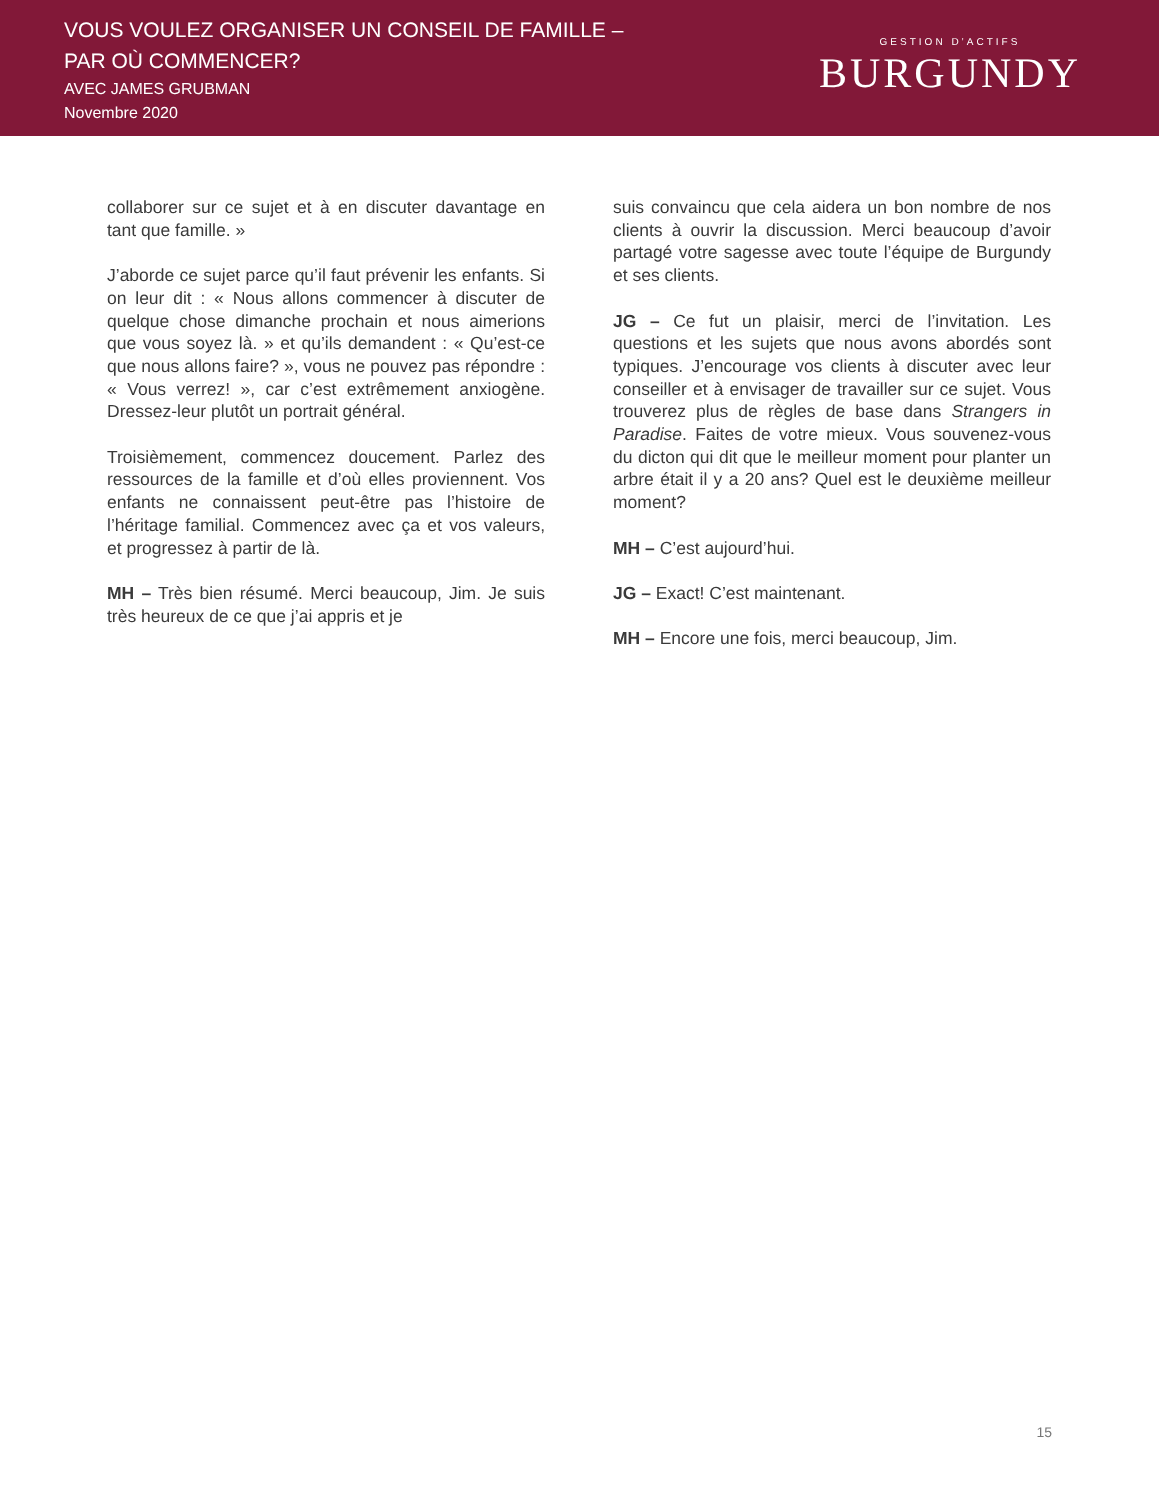VOUS VOULEZ ORGANISER UN CONSEIL DE FAMILLE –
PAR OÙ COMMENCER?
AVEC JAMES GRUBMAN
Novembre 2020
GESTION D’ACTIFS
BURGUNDY
collaborer sur ce sujet et à en discuter davantage en tant que famille. »
J’aborde ce sujet parce qu’il faut prévenir les enfants. Si on leur dit : « Nous allons commencer à discuter de quelque chose dimanche prochain et nous aimerions que vous soyez là. » et qu’ils demandent : « Qu’est-ce que nous allons faire? », vous ne pouvez pas répondre : « Vous verrez! », car c’est extrêmement anxiogène. Dressez-leur plutôt un portrait général.
Troisièmement, commencez doucement. Parlez des ressources de la famille et d’où elles proviennent. Vos enfants ne connaissent peut-être pas l’histoire de l’héritage familial. Commencez avec ça et vos valeurs, et progressez à partir de là.
MH – Très bien résumé. Merci beaucoup, Jim. Je suis très heureux de ce que j’ai appris et je
suis convaincu que cela aidera un bon nombre de nos clients à ouvrir la discussion. Merci beaucoup d’avoir partagé votre sagesse avec toute l’équipe de Burgundy et ses clients.
JG – Ce fut un plaisir, merci de l’invitation. Les questions et les sujets que nous avons abordés sont typiques. J’encourage vos clients à discuter avec leur conseiller et à envisager de travailler sur ce sujet. Vous trouverez plus de règles de base dans Strangers in Paradise. Faites de votre mieux. Vous souvenez-vous du dicton qui dit que le meilleur moment pour planter un arbre était il y a 20 ans? Quel est le deuxième meilleur moment?
MH – C’est aujourd’hui.
JG – Exact! C’est maintenant.
MH – Encore une fois, merci beaucoup, Jim.
15